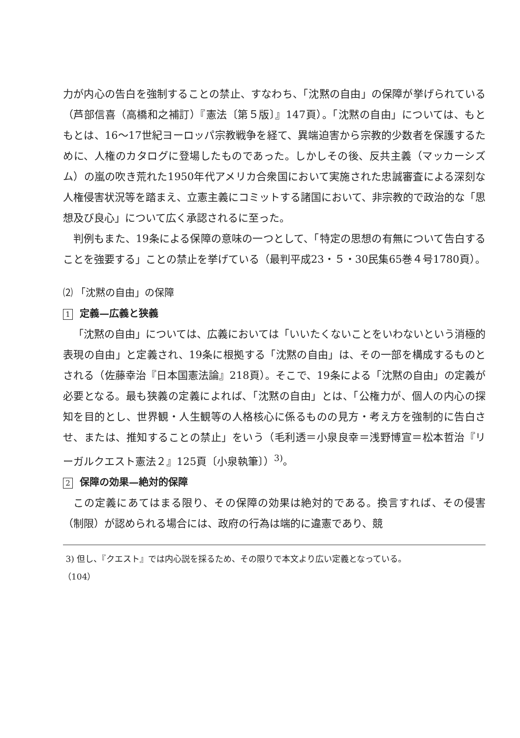力が内心の告白を強制することの禁止、すなわち、「沈黙の自由」の保障が挙げられている（芦部信喜（高橋和之補訂）『憲法〔第５版〕』147頁）。「沈黙の自由」については、もともとは、16〜17世紀ヨーロッパ宗教戦争を経て、異端迫害から宗教的少数者を保護するために、人権のカタログに登場したものであった。しかしその後、反共主義（マッカーシズム）の嵐の吹き荒れた1950年代アメリカ合衆国において実施された忠誠審査による深刻な人権侵害状況等を踏まえ、立憲主義にコミットする諸国において、非宗教的で政治的な「思想及び良心」について広く承認されるに至った。
判例もまた、19条による保障の意味の一つとして、「特定の思想の有無について告白することを強要する」ことの禁止を挙げている（最判平成23・５・30民集65巻４号1780頁）。
⑵ 「沈黙の自由」の保障
1 定義—広義と狭義
「沈黙の自由」については、広義においては「いいたくないことをいわないという消極的表現の自由」と定義され、19条に根拠する「沈黙の自由」は、その一部を構成するものとされる（佐藤幸治『日本国憲法論』218頁）。そこで、19条による「沈黙の自由」の定義が必要となる。最も狭義の定義によれば、「沈黙の自由」とは、「公権力が、個人の内心の探知を目的とし、世界観・人生観等の人格核心に係るものの見方・考え方を強制的に告白させ、または、推知することの禁止」をいう（毛利透＝小泉良幸＝浅野博宣＝松本哲治『リーガルクエスト憲法２』125頁〔小泉執筆〕）<sup>3)</sup>。
2 保障の効果—絶対的保障
この定義にあてはまる限り、その保障の効果は絶対的である。換言すれば、その侵害（制限）が認められる場合には、政府の行為は端的に違憲であり、競
3) 但し、『クエスト』では内心説を採るため、その限りで本文より広い定義となっている。
（104）